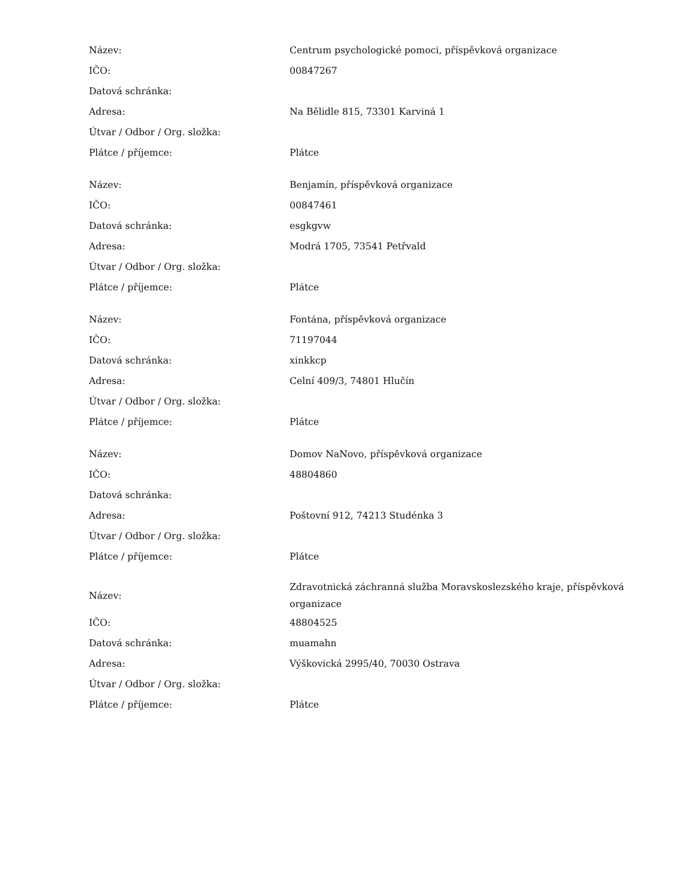| Název: | Centrum psychologické pomoci, příspěvková organizace |
| IČO: | 00847267 |
| Datová schránka: | |
| Adresa: | Na Bělidle 815, 73301 Karviná 1 |
| Útvar / Odbor / Org. složka: | |
| Plátce / příjemce: | Plátce |
| Název: | Benjamín, příspěvková organizace |
| IČO: | 00847461 |
| Datová schránka: | esgkgvw |
| Adresa: | Modrá 1705, 73541 Petřvald |
| Útvar / Odbor / Org. složka: | |
| Plátce / příjemce: | Plátce |
| Název: | Fontána, příspěvková organizace |
| IČO: | 71197044 |
| Datová schránka: | xinkkcp |
| Adresa: | Celní 409/3, 74801 Hlučín |
| Útvar / Odbor / Org. složka: | |
| Plátce / příjemce: | Plátce |
| Název: | Domov NaNovo, příspěvková organizace |
| IČO: | 48804860 |
| Datová schránka: | |
| Adresa: | Poštovní 912, 74213 Studénka 3 |
| Útvar / Odbor / Org. složka: | |
| Plátce / příjemce: | Plátce |
| Název: | Zdravotnická záchranná služba Moravskoslezského kraje, příspěvková organizace |
| IČO: | 48804525 |
| Datová schránka: | muamahn |
| Adresa: | Výškovická 2995/40, 70030 Ostrava |
| Útvar / Odbor / Org. složka: | |
| Plátce / příjemce: | Plátce |